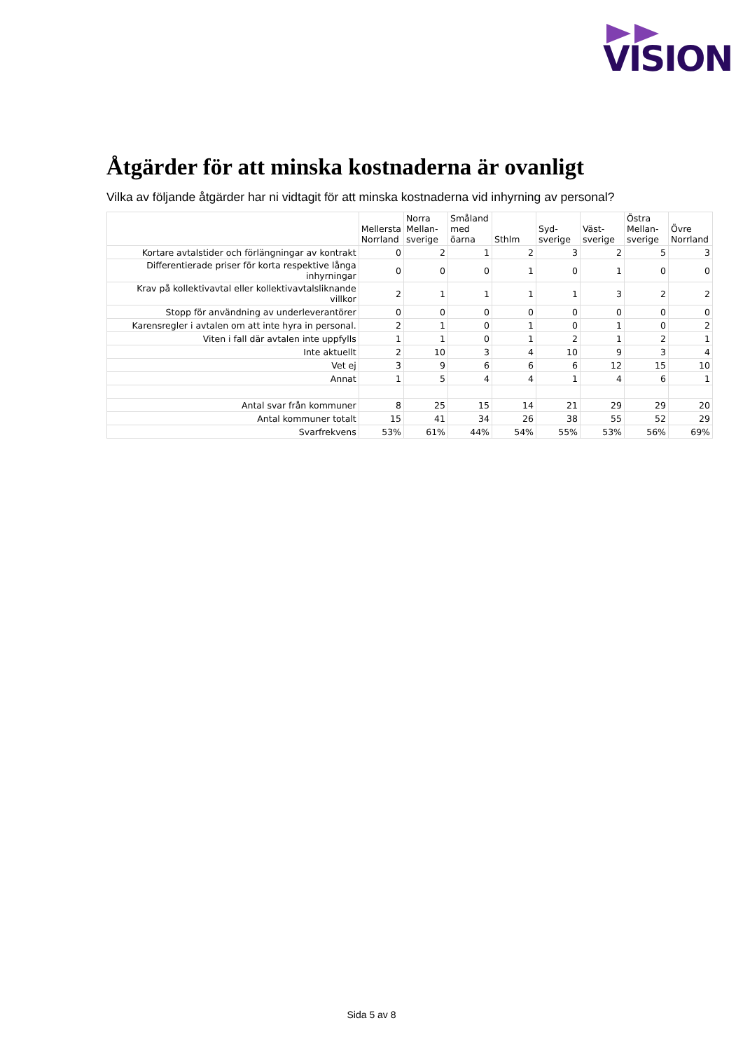VISION
Åtgärder för att minska kostnaderna är ovanligt
Vilka av följande åtgärder har ni vidtagit för att minska kostnaderna vid inhyrning av personal?
| | Mellersta Norrland | Norra Mellan-sverige | Småland med öarna | Sthlm | Syd-sverige | Väst-sverige | Östra Mellan-sverige | Övre Norrland |
| --- | --- | --- | --- | --- | --- | --- | --- | --- |
| Kortare avtalstider och förlängningar av kontrakt | 0 | 2 | 1 | 2 | 3 | 2 | 5 | 3 |
| Differentierade priser för korta respektive långa inhyrningar | 0 | 0 | 0 | 1 | 0 | 1 | 0 | 0 |
| Krav på kollektivavtal eller kollektivavtalsliknande villkor | 2 | 1 | 1 | 1 | 1 | 3 | 2 | 2 |
| Stopp för användning av underleverantörer | 0 | 0 | 0 | 0 | 0 | 0 | 0 | 0 |
| Karensregler i avtalen om att inte hyra in personal. | 2 | 1 | 0 | 1 | 0 | 1 | 0 | 2 |
| Viten i fall där avtalen inte uppfylls | 1 | 1 | 0 | 1 | 2 | 1 | 2 | 1 |
| Inte aktuellt | 2 | 10 | 3 | 4 | 10 | 9 | 3 | 4 |
| Vet ej | 3 | 9 | 6 | 6 | 6 | 12 | 15 | 10 |
| Annat | 1 | 5 | 4 | 4 | 1 | 4 | 6 | 1 |
| Antal svar från kommuner | 8 | 25 | 15 | 14 | 21 | 29 | 29 | 20 |
| Antal kommuner totalt | 15 | 41 | 34 | 26 | 38 | 55 | 52 | 29 |
| Svarfrekvens | 53% | 61% | 44% | 54% | 55% | 53% | 56% | 69% |
Sida 5 av 8